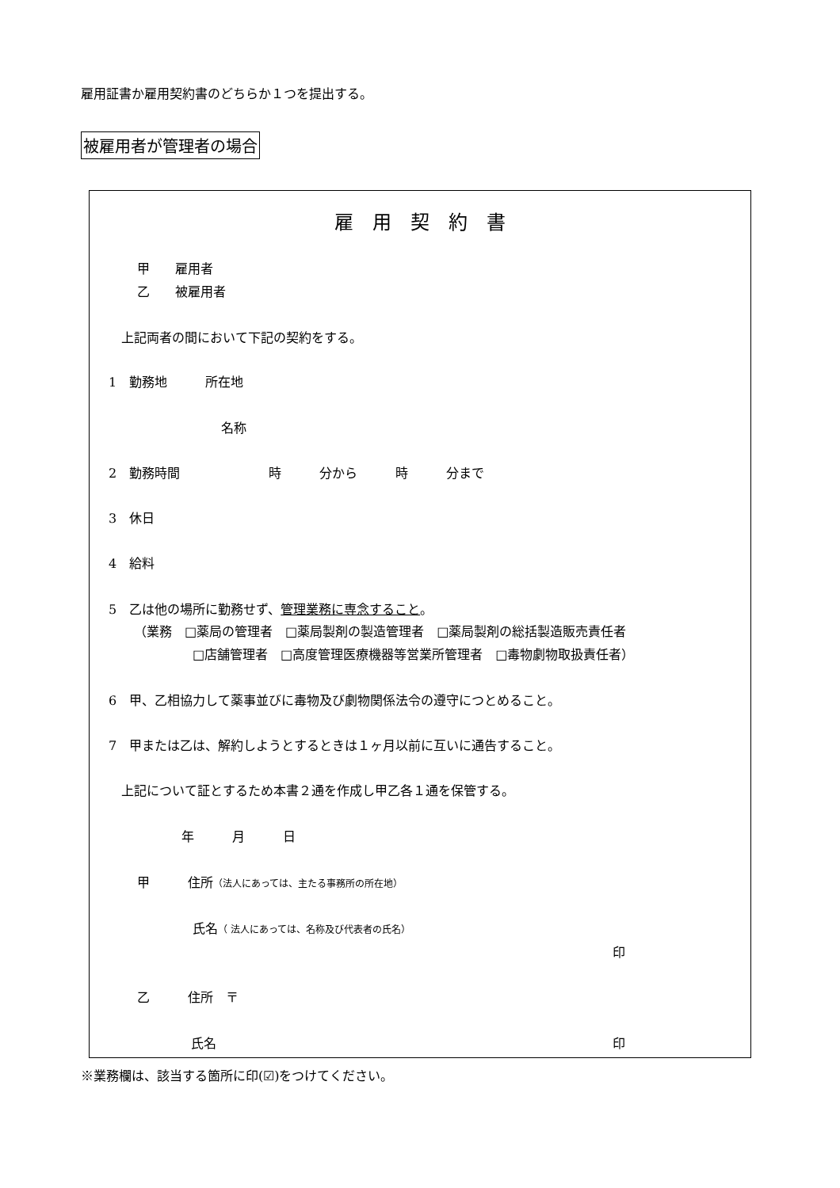雇用証書か雇用契約書のどちらか１つを提出する。
被雇用者が管理者の場合
雇　用　契　約　書
甲　　雇用者
乙　　被雇用者
上記両者の間において下記の契約をする。
1　勤務地　　　所在地
名称
2　勤務時間　　　　　　　時　　　分から　　　時　　　分まで
3　休日
4　給料
5　乙は他の場所に勤務せず、管理業務に専念すること。
（業務　□薬局の管理者　□薬局製剤の製造管理者　□薬局製剤の総括製造販売責任者
□店舗管理者　□高度管理医療機器等営業所管理者　□毒物劇物取扱責任者）
6　甲、乙相協力して薬事並びに毒物及び劇物関係法令の遵守につとめること。
7　甲または乙は、解約しようとするときは１ヶ月以前に互いに通告すること。
上記について証とするため本書２通を作成し甲乙各１通を保管する。
年　　　月　　　日
甲　　　住所（法人にあっては、主たる事務所の所在地）
氏名（ 法人にあっては、名称及び代表者の氏名）
印
乙　　　住所　〒
氏名
印
※業務欄は、該当する箇所に印(☑)をつけてください。